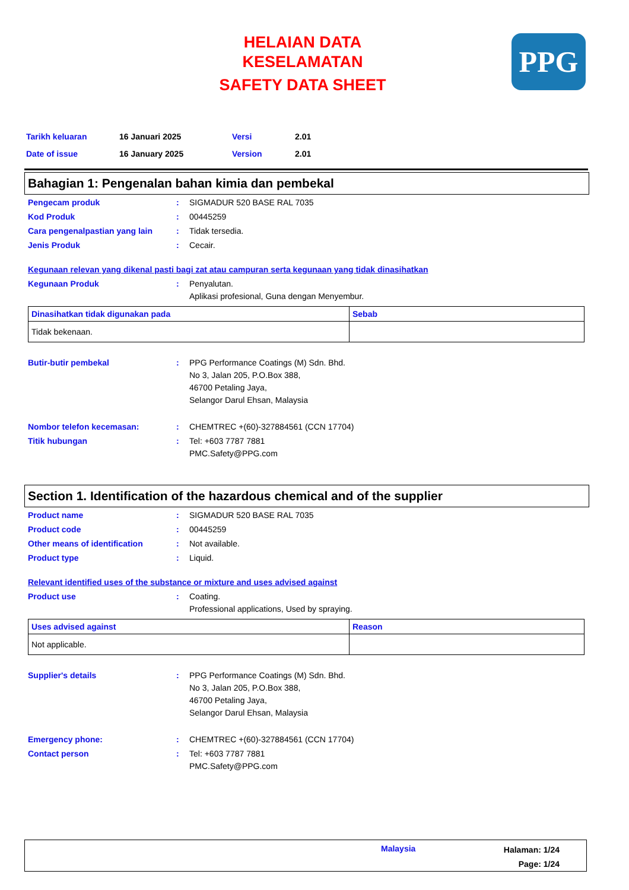HELAIAN DATA
KESELAMATAN
SAFETY DATA SHEET
PPG
Tarikh keluaran 16 Januari 2025 Versi 2.01
Date of issue 16 January 2025 Version 2.01
Bahagian 1: Pengenalan bahan kimia dan pembekal
Pengecam produk : SIGMADUR 520 BASE RAL 7035
Kod Produk : 00445259
Cara pengenalpastian yang lain
: Tidak tersedia.
Jenis Produk : Cecair.
Kegunaan relevan yang dikenal pasti bagi zat atau campuran serta kegunaan yang tidak dinasihatkan
Kegunaan Produk : Penyalutan.
Aplikasi profesional, Guna dengan Menyembur.
| Dinasihatkan tidak digunakan pada | Sebab |
| --- | --- |
| Tidak bekenaan. | |
Butir-butir pembekal : PPG Performance Coatings (M) Sdn. Bhd.
No 3, Jalan 205, P.O.Box 388,
46700 Petaling Jaya,
Selangor Darul Ehsan, Malaysia
Nombor telefon kecemasan: : CHEMTREC +(60)-327884561 (CCN 17704)
Titik hubungan : Tel: +603 7787 7881
PMC.Safety@PPG.com
Section 1. Identification of the hazardous chemical and of the supplier
Product name : SIGMADUR 520 BASE RAL 7035
Product code : 00445259
Other means of identification : Not available.
Product type : Liquid.
Relevant identified uses of the substance or mixture and uses advised against
Product use : Coating.
Professional applications, Used by spraying.
| Uses advised against | Reason |
| --- | --- |
| Not applicable. | |
Supplier's details : PPG Performance Coatings (M) Sdn. Bhd.
No 3, Jalan 205, P.O.Box 388,
46700 Petaling Jaya,
Selangor Darul Ehsan, Malaysia
Emergency phone: : CHEMTREC +(60)-327884561 (CCN 17704)
Contact person : Tel: +603 7787 7881
PMC.Safety@PPG.com
Malaysia
Halaman: 1/24
Page: 1/24